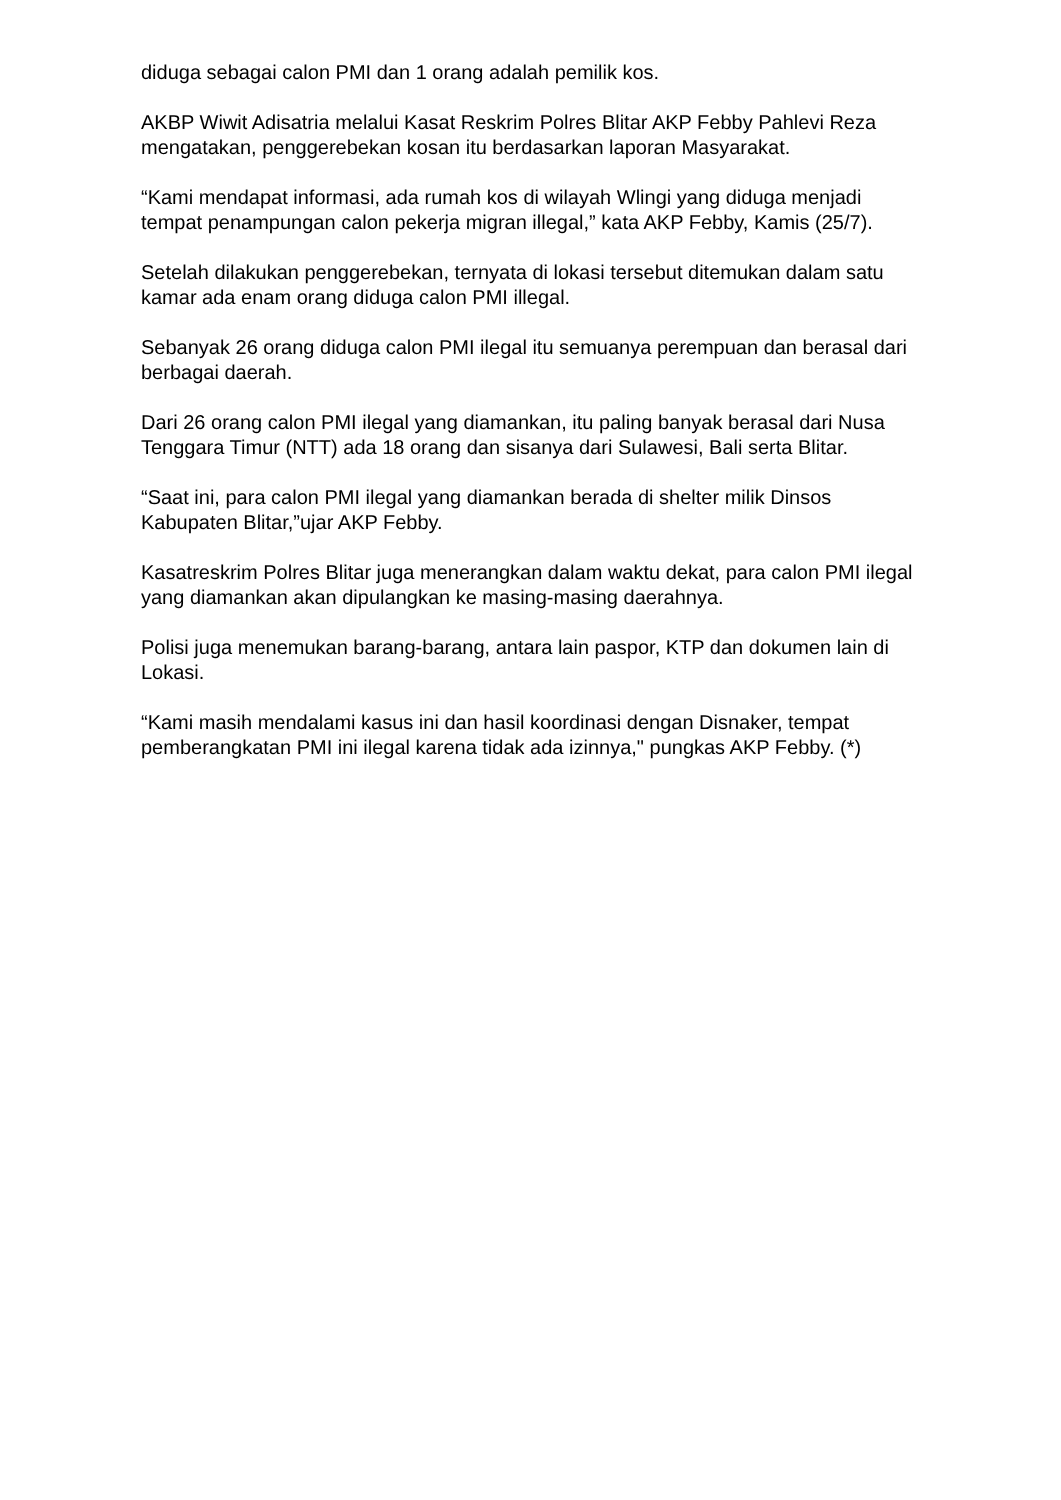diduga sebagai calon PMI dan 1 orang adalah pemilik kos.
AKBP Wiwit Adisatria melalui Kasat Reskrim Polres Blitar AKP Febby Pahlevi Reza mengatakan, penggerebekan kosan itu berdasarkan laporan Masyarakat.
“Kami mendapat informasi, ada rumah kos di wilayah Wlingi yang diduga menjadi tempat penampungan calon pekerja migran illegal,” kata AKP Febby, Kamis (25/7).
Setelah dilakukan penggerebekan, ternyata di lokasi tersebut ditemukan dalam satu kamar ada enam orang diduga calon PMI illegal.
Sebanyak 26 orang diduga calon PMI ilegal itu semuanya perempuan dan berasal dari berbagai daerah.
Dari 26 orang calon PMI ilegal yang diamankan, itu paling banyak berasal dari Nusa Tenggara Timur (NTT) ada 18 orang dan sisanya dari Sulawesi, Bali serta Blitar.
“Saat ini, para calon PMI ilegal yang diamankan berada di shelter milik Dinsos Kabupaten Blitar,”ujar AKP Febby.
Kasatreskrim Polres Blitar juga menerangkan dalam waktu dekat, para calon PMI ilegal yang diamankan akan dipulangkan ke masing-masing daerahnya.
Polisi juga menemukan barang-barang, antara lain paspor, KTP dan dokumen lain di Lokasi.
“Kami masih mendalami kasus ini dan hasil koordinasi dengan Disnaker, tempat pemberangkatan PMI ini ilegal karena tidak ada izinnya," pungkas AKP Febby. (*)